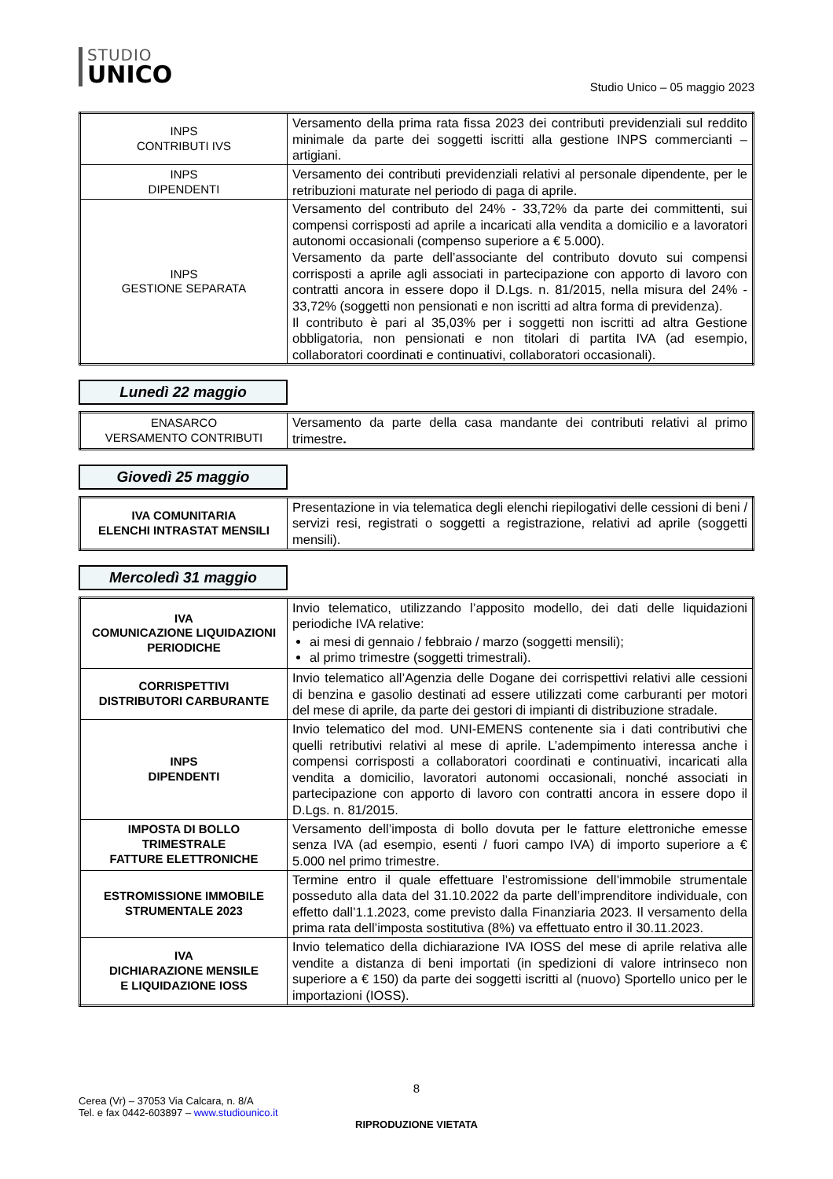STUDIO
UNICO
Studio Unico – 05 maggio 2023
| INPS CONTRIBUTI IVS | Versamento della prima rata fissa 2023 dei contributi previdenziali sul reddito minimale da parte dei soggetti iscritti alla gestione INPS commercianti – artigiani. |
| INPS DIPENDENTI | Versamento dei contributi previdenziali relativi al personale dipendente, per le retribuzioni maturate nel periodo di paga di aprile. |
| INPS GESTIONE SEPARATA | Versamento del contributo del 24% - 33,72% da parte dei committenti, sui compensi corrisposti ad aprile a incaricati alla vendita a domicilio e a lavoratori autonomi occasionali (compenso superiore a € 5.000). Versamento da parte dell’associante del contributo dovuto sui compensi corrisposti a aprile agli associati in partecipazione con apporto di lavoro con contratti ancora in essere dopo il D.Lgs. n. 81/2015, nella misura del 24% - 33,72% (soggetti non pensionati e non iscritti ad altra forma di previdenza). Il contributo è pari al 35,03% per i soggetti non iscritti ad altra Gestione obbligatoria, non pensionati e non titolari di partita IVA (ad esempio, collaboratori coordinati e continuativi, collaboratori occasionali). |
Lunedì 22 maggio
| ENASARCO VERSAMENTO CONTRIBUTI | Versamento da parte della casa mandante dei contributi relativi al primo trimestre . |
Giovedì 25 maggio
| IVA COMUNITARIA ELENCHI INTRASTAT MENSILI | Presentazione in via telematica degli elenchi riepilogativi delle cessioni di beni / servizi resi, registrati o soggetti a registrazione, relativi ad aprile (soggetti mensili). |
Mercoledì 31 maggio
| IVA COMUNICAZIONE LIQUIDAZIONI PERIODICHE | Invio telematico, utilizzando l’apposito modello, dei dati delle liquidazioni periodiche IVA relative: ai mesi di gennaio / febbraio / marzo (soggetti mensili); al primo trimestre (soggetti trimestrali). |
| CORRISPETTIVI DISTRIBUTORI CARBURANTE | Invio telematico all’Agenzia delle Dogane dei corrispettivi relativi alle cessioni di benzina e gasolio destinati ad essere utilizzati come carburanti per motori del mese di aprile, da parte dei gestori di impianti di distribuzione stradale. |
| INPS DIPENDENTI | Invio telematico del mod. UNI-EMENS contenente sia i dati contributivi che quelli retributivi relativi al mese di aprile. L’adempimento interessa anche i compensi corrisposti a collaboratori coordinati e continuativi, incaricati alla vendita a domicilio, lavoratori autonomi occasionali, nonché associati in partecipazione con apporto di lavoro con contratti ancora in essere dopo il D.Lgs. n. 81/2015. |
| IMPOSTA DI BOLLO TRIMESTRALE FATTURE ELETTRONICHE | Versamento dell’imposta di bollo dovuta per le fatture elettroniche emesse senza IVA (ad esempio, esenti / fuori campo IVA) di importo superiore a € 5.000 nel primo trimestre. |
| ESTROMISSIONE IMMOBILE STRUMENTALE 2023 | Termine entro il quale effettuare l’estromissione dell’immobile strumentale posseduto alla data del 31.10.2022 da parte dell’imprenditore individuale, con effetto dall’1.1.2023, come previsto dalla Finanziaria 2023. Il versamento della prima rata dell’imposta sostitutiva (8%) va effettuato entro il 30.11.2023. |
| IVA DICHIARAZIONE MENSILE E LIQUIDAZIONE IOSS | Invio telematico della dichiarazione IVA IOSS del mese di aprile relativa alle vendite a distanza di beni importati (in spedizioni di valore intrinseco non superiore a € 150) da parte dei soggetti iscritti al (nuovo) Sportello unico per le importazioni (IOSS). |
8
Cerea (Vr) – 37053 Via Calcara, n. 8/A
Tel. e fax 0442-603897 – www.studiounico.it
RIPRODUZIONE VIETATA